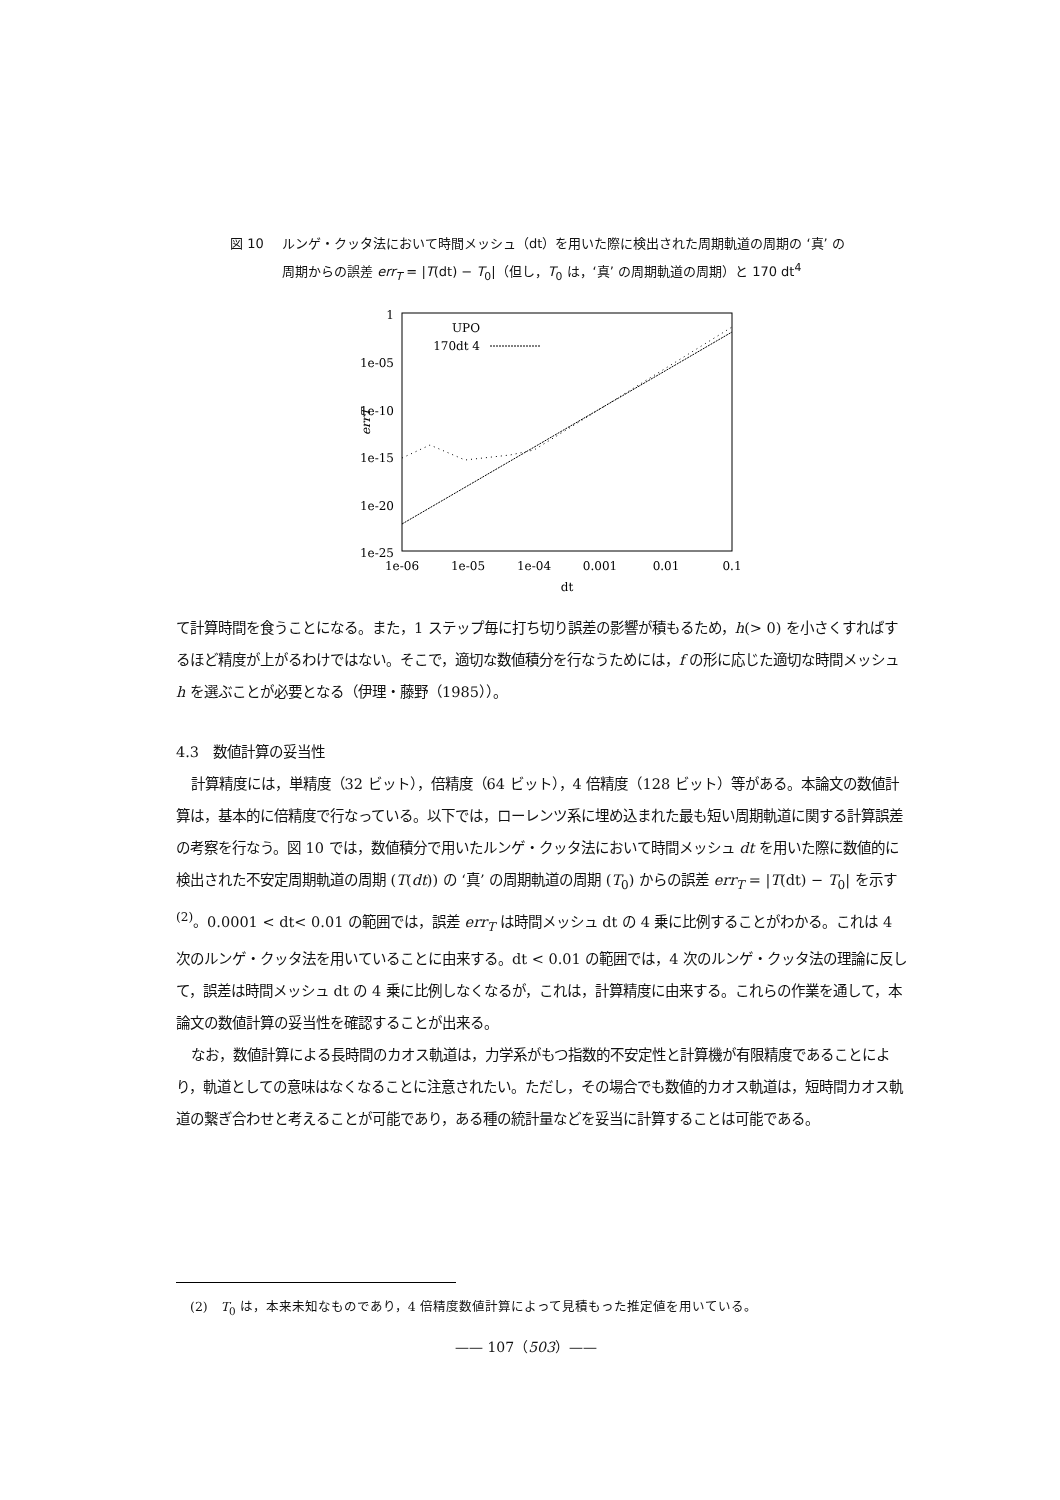図 10 ルンゲ・クッタ法において時間メッシュ（dt）を用いた際に検出された周期軌道の周期の ‘真’ の周期からの誤差 err<sub>T</sub> = |T(dt) − T<sub>0</sub>|（但し，T<sub>0</sub> は，‘真’ の周期軌道の周期）と 170 dt<sup>4</sup>
1
1e-05
1e-10
1e-15
1e-20
1e-25
1e-06
1e-05
1e-04
0.001
0.01
0.1
dt
errT
UPO
170dt 4
て計算時間を食うことになる。また，1 ステップ毎に打ち切り誤差の影響が積もるため，h(> 0) を小さくすればするほど精度が上がるわけではない。そこで，適切な数値積分を行なうためには，f の形に応じた適切な時間メッシュ h を選ぶことが必要となる（伊理・藤野（1985））。
4.3　数値計算の妥当性
計算精度には，単精度（32 ビット），倍精度（64 ビット），4 倍精度（128 ビット）等がある。本論文の数値計算は，基本的に倍精度で行なっている。以下では，ローレンツ系に埋め込まれた最も短い周期軌道に関する計算誤差の考察を行なう。図 10 では，数値積分で用いたルンゲ・クッタ法において時間メッシュ dt を用いた際に数値的に検出された不安定周期軌道の周期 (T(dt)) の ‘真’ の周期軌道の周期 (T<sub>0</sub>) からの誤差 err<sub>T</sub> = |T(dt) − T<sub>0</sub>| を示す<sup>(2)</sup>。0.0001 < dt< 0.01 の範囲では，誤差 err<sub>T</sub> は時間メッシュ dt の 4 乗に比例することがわかる。これは 4 次のルンゲ・クッタ法を用いていることに由来する。dt < 0.01 の範囲では，4 次のルンゲ・クッタ法の理論に反して，誤差は時間メッシュ dt の 4 乗に比例しなくなるが，これは，計算精度に由来する。これらの作業を通して，本論文の数値計算の妥当性を確認することが出来る。
なお，数値計算による長時間のカオス軌道は，力学系がもつ指数的不安定性と計算機が有限精度であることにより，軌道としての意味はなくなることに注意されたい。ただし，その場合でも数値的カオス軌道は，短時間カオス軌道の繋ぎ合わせと考えることが可能であり，ある種の統計量などを妥当に計算することは可能である。
(2)　T<sub>0</sub> は，本来未知なものであり，4 倍精度数値計算によって見積もった推定値を用いている。
—— 107（503）——